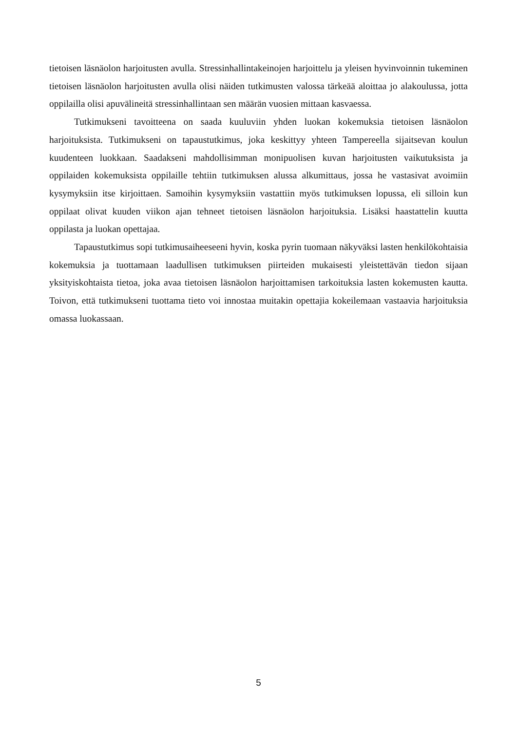tietoisen läsnäolon harjoitusten avulla. Stressinhallintakeinojen harjoittelu ja yleisen hyvinvoinnin tukeminen tietoisen läsnäolon harjoitusten avulla olisi näiden tutkimusten valossa tärkeää aloittaa jo alakoulussa, jotta oppilailla olisi apuvälineitä stressinhallintaan sen määrän vuosien mittaan kasvaessa.
Tutkimukseni tavoitteena on saada kuuluviin yhden luokan kokemuksia tietoisen läsnäolon harjoituksista. Tutkimukseni on tapaustutkimus, joka keskittyy yhteen Tampereella sijaitsevan koulun kuudenteen luokkaan. Saadakseni mahdollisimman monipuolisen kuvan harjoitusten vaikutuksista ja oppilaiden kokemuksista oppilaille tehtiin tutkimuksen alussa alkumittaus, jossa he vastasivat avoimiin kysymyksiin itse kirjoittaen. Samoihin kysymyksiin vastattiin myös tutkimuksen lopussa, eli silloin kun oppilaat olivat kuuden viikon ajan tehneet tietoisen läsnäolon harjoituksia. Lisäksi haastattelin kuutta oppilasta ja luokan opettajaa.
Tapaustutkimus sopi tutkimusaiheeseeni hyvin, koska pyrin tuomaan näkyväksi lasten henkilökohtaisia kokemuksia ja tuottamaan laadullisen tutkimuksen piirteiden mukaisesti yleistettävän tiedon sijaan yksityiskohtaista tietoa, joka avaa tietoisen läsnäolon harjoittamisen tarkoituksia lasten kokemusten kautta. Toivon, että tutkimukseni tuottama tieto voi innostaa muitakin opettajia kokeilemaan vastaavia harjoituksia omassa luokassaan.
5